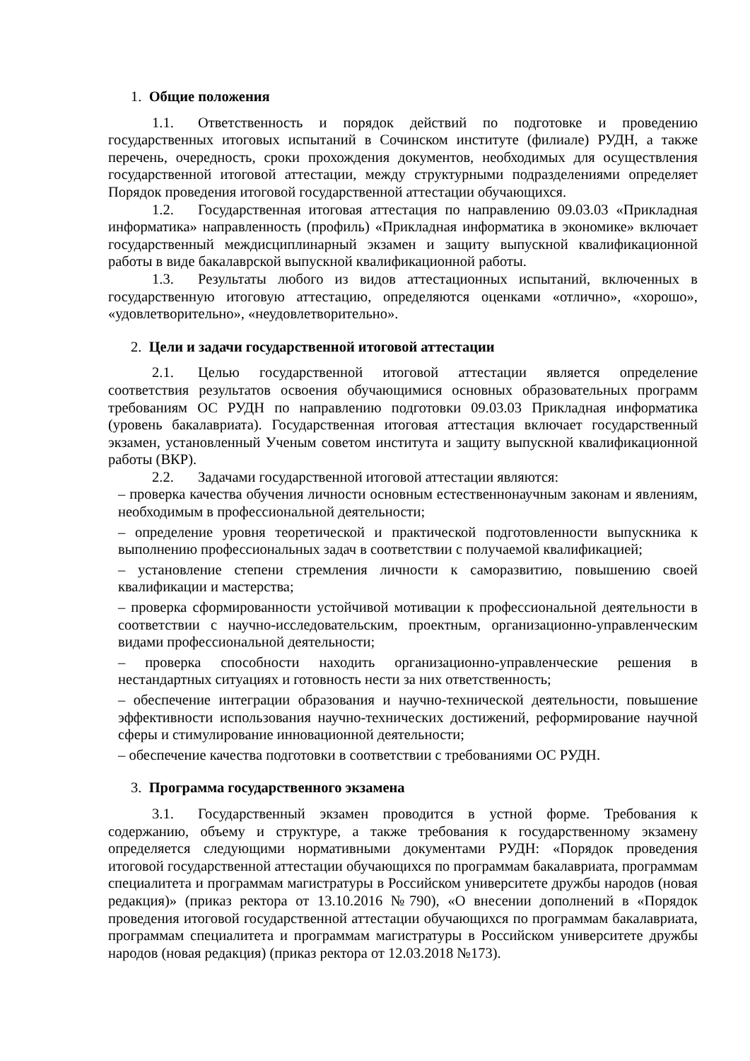1. Общие положения
1.1. Ответственность и порядок действий по подготовке и проведению государственных итоговых испытаний в Сочинском институте (филиале) РУДН, а также перечень, очередность, сроки прохождения документов, необходимых для осуществления государственной итоговой аттестации, между структурными подразделениями определяет Порядок проведения итоговой государственной аттестации обучающихся.
1.2. Государственная итоговая аттестация по направлению 09.03.03 «Прикладная информатика» направленность (профиль) «Прикладная информатика в экономике» включает государственный междисциплинарный экзамен и защиту выпускной квалификационной работы в виде бакалаврской выпускной квалификационной работы.
1.3. Результаты любого из видов аттестационных испытаний, включенных в государственную итоговую аттестацию, определяются оценками «отлично», «хорошо», «удовлетворительно», «неудовлетворительно».
2. Цели и задачи государственной итоговой аттестации
2.1. Целью государственной итоговой аттестации является определение соответствия результатов освоения обучающимися основных образовательных программ требованиям ОС РУДН по направлению подготовки 09.03.03 Прикладная информатика (уровень бакалавриата). Государственная итоговая аттестация включает государственный экзамен, установленный Ученым советом института и защиту выпускной квалификационной работы (ВКР).
2.2. Задачами государственной итоговой аттестации являются:
– проверка качества обучения личности основным естественнонаучным законам и явлениям, необходимым в профессиональной деятельности;
– определение уровня теоретической и практической подготовленности выпускника к выполнению профессиональных задач в соответствии с получаемой квалификацией;
– установление степени стремления личности к саморазвитию, повышению своей квалификации и мастерства;
– проверка сформированности устойчивой мотивации к профессиональной деятельности в соответствии с научно-исследовательским, проектным, организационно-управленческим видами профессиональной деятельности;
– проверка способности находить организационно-управленческие решения в нестандартных ситуациях и готовность нести за них ответственность;
– обеспечение интеграции образования и научно-технической деятельности, повышение эффективности использования научно-технических достижений, реформирование научной сферы и стимулирование инновационной деятельности;
– обеспечение качества подготовки в соответствии с требованиями ОС РУДН.
3. Программа государственного экзамена
3.1. Государственный экзамен проводится в устной форме. Требования к содержанию, объему и структуре, а также требования к государственному экзамену определяется следующими нормативными документами РУДН: «Порядок проведения итоговой государственной аттестации обучающихся по программам бакалавриата, программам специалитета и программам магистратуры в Российском университете дружбы народов (новая редакция)» (приказ ректора от 13.10.2016 №790), «О внесении дополнений в «Порядок проведения итоговой государственной аттестации обучающихся по программам бакалавриата, программам специалитета и программам магистратуры в Российском университете дружбы народов (новая редакция) (приказ ректора от 12.03.2018 №173).